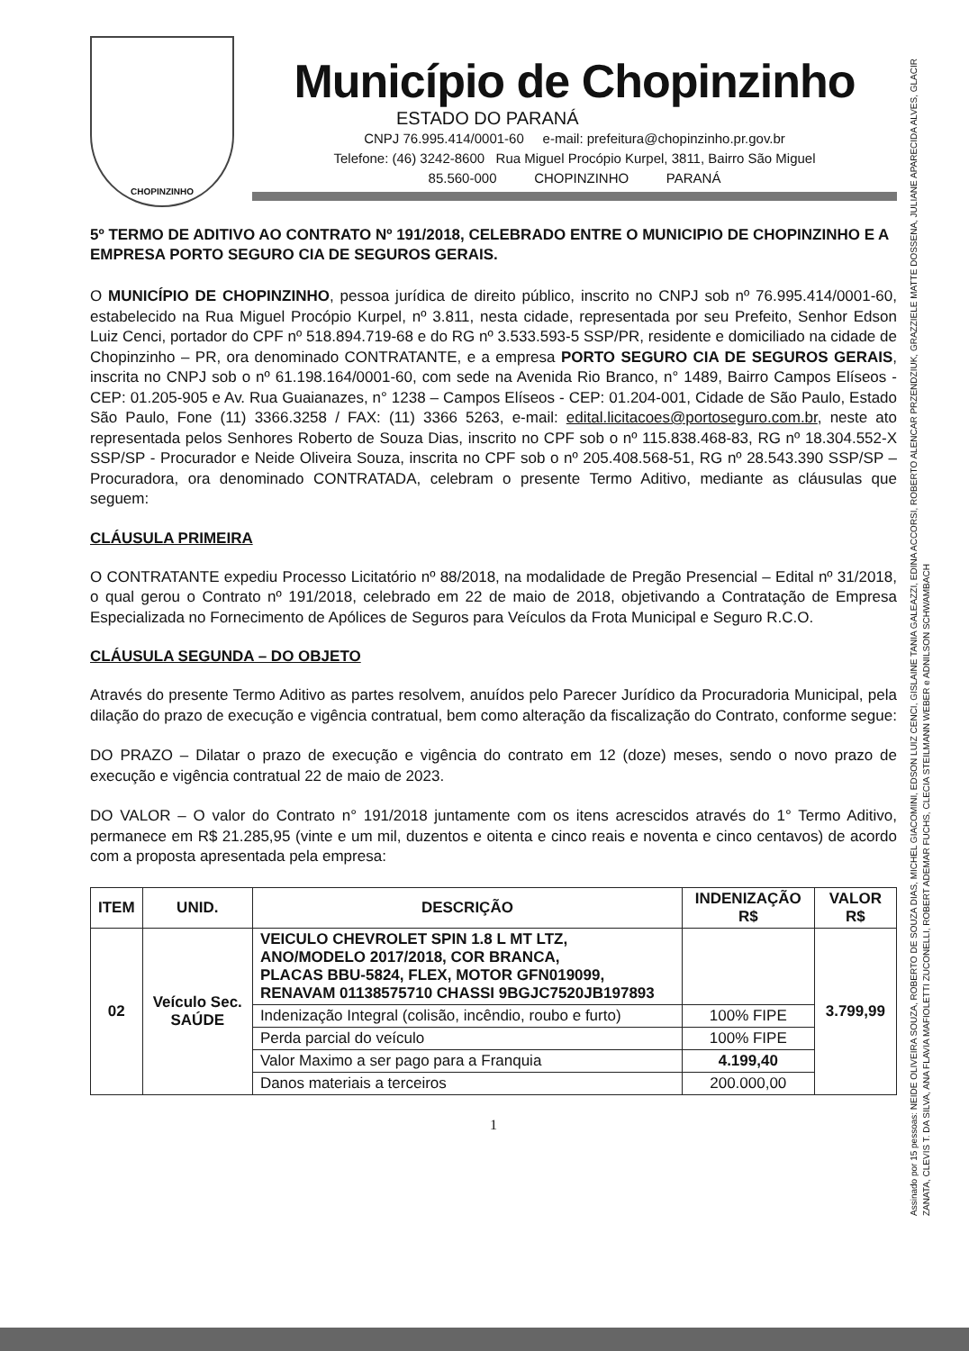CHOPINZINHO
Município de Chopinzinho
ESTADO DO PARANÁ
CNPJ 76.995.414/0001-60 e-mail: prefeitura@chopinzinho.pr.gov.br
Telefone: (46) 3242-8600 Rua Miguel Procópio Kurpel, 3811, Bairro São Miguel
85.560-000 CHOPINZINHO PARANÁ
5º TERMO DE ADITIVO AO CONTRATO Nº 191/2018, CELEBRADO ENTRE O MUNICIPIO DE CHOPINZINHO E A EMPRESA PORTO SEGURO CIA DE SEGUROS GERAIS.
O MUNICÍPIO DE CHOPINZINHO, pessoa jurídica de direito público, inscrito no CNPJ sob nº 76.995.414/0001-60, estabelecido na Rua Miguel Procópio Kurpel, nº 3.811, nesta cidade, representada por seu Prefeito, Senhor Edson Luiz Cenci, portador do CPF nº 518.894.719-68 e do RG nº 3.533.593-5 SSP/PR, residente e domiciliado na cidade de Chopinzinho – PR, ora denominado CONTRATANTE, e a empresa PORTO SEGURO CIA DE SEGUROS GERAIS, inscrita no CNPJ sob o nº 61.198.164/0001-60, com sede na Avenida Rio Branco, n° 1489, Bairro Campos Elíseos - CEP: 01.205-905 e Av. Rua Guaianazes, n° 1238 – Campos Elíseos - CEP: 01.204-001, Cidade de São Paulo, Estado São Paulo, Fone (11) 3366.3258 / FAX: (11) 3366 5263, e-mail: edital.licitacoes@portoseguro.com.br, neste ato representada pelos Senhores Roberto de Souza Dias, inscrito no CPF sob o nº 115.838.468-83, RG nº 18.304.552-X SSP/SP - Procurador e Neide Oliveira Souza, inscrita no CPF sob o nº 205.408.568-51, RG nº 28.543.390 SSP/SP – Procuradora, ora denominado CONTRATADA, celebram o presente Termo Aditivo, mediante as cláusulas que seguem:
CLÁUSULA PRIMEIRA
O CONTRATANTE expediu Processo Licitatório nº 88/2018, na modalidade de Pregão Presencial – Edital nº 31/2018, o qual gerou o Contrato nº 191/2018, celebrado em 22 de maio de 2018, objetivando a Contratação de Empresa Especializada no Fornecimento de Apólices de Seguros para Veículos da Frota Municipal e Seguro R.C.O.
CLÁUSULA SEGUNDA – DO OBJETO
Através do presente Termo Aditivo as partes resolvem, anuídos pelo Parecer Jurídico da Procuradoria Municipal, pela dilação do prazo de execução e vigência contratual, bem como alteração da fiscalização do Contrato, conforme segue:
DO PRAZO – Dilatar o prazo de execução e vigência do contrato em 12 (doze) meses, sendo o novo prazo de execução e vigência contratual 22 de maio de 2023.
DO VALOR – O valor do Contrato n° 191/2018 juntamente com os itens acrescidos através do 1° Termo Aditivo, permanece em R$ 21.285,95 (vinte e um mil, duzentos e oitenta e cinco reais e noventa e cinco centavos) de acordo com a proposta apresentada pela empresa:
| ITEM | UNID. | DESCRIÇÃO | INDENIZAÇÃO R$ | VALOR R$ |
| --- | --- | --- | --- | --- |
| 02 | Veículo Sec. SAÚDE | VEICULO CHEVROLET SPIN 1.8 L MT LTZ, ANO/MODELO 2017/2018, COR BRANCA, PLACAS BBU-5824, FLEX, MOTOR GFN019099, RENAVAM 01138575710 CHASSI 9BGJC7520JB197893 | | 3.799,99 |
| | | Indenização Integral (colisão, incêndio, roubo e furto) | 100% FIPE | |
| | | Perda parcial do veículo | 100% FIPE | |
| | | Valor Maximo a ser pago para a Franquia | 4.199,40 | |
| | | Danos materiais a terceiros | 200.000,00 | |
1
Assinado por 15 pessoas: NEIDE OLIVEIRA SOUZA, ROBERTO DE SOUZA DIAS, MICHEL GIACOMINI, EDSON LUIZ CENCI, GISLAINE TANIA GALEAZZI, EDINA ACCORSI, ROBERTO ALENCAR PRZENDZIUK, GRAZZIELE MATTE DOSSENA, JULIANE APARECIDA ALVES, GLACIR ZANATA, CLEVIS T. DA SILVA, ANA FLAVIA MAFIOLETTI ZUCONELLI, ROBERT ADEMAR FUCHS, CLECIA STEILMANN WEBER e ADNILSON SCHWAMBACH